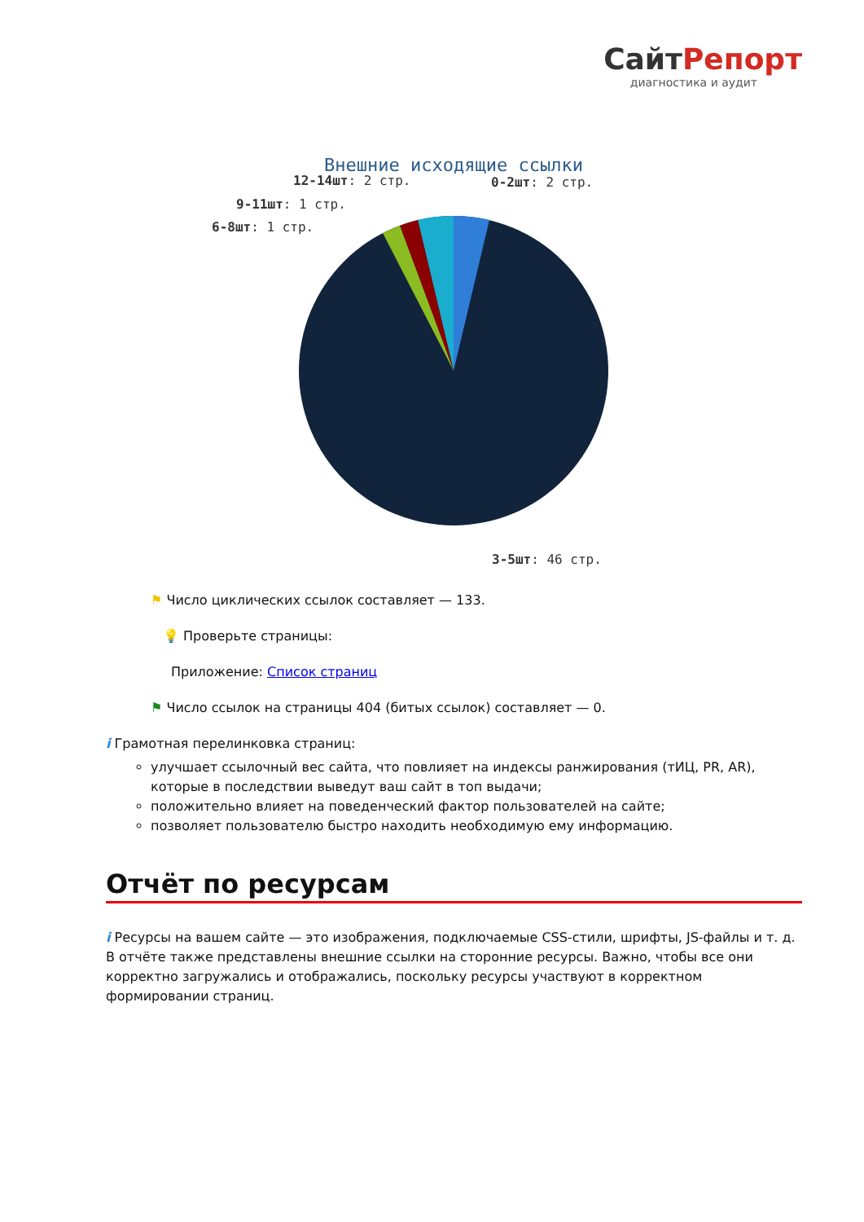СайтРепорт
диагностика и аудит
Внешние исходящие ссылки
12-14шт: 2 стр.
0-2шт: 2 стр.
9-11шт: 1 стр.
6-8шт: 1 стр.
3-5шт: 46 стр.
⚑ Число циклических ссылок составляет — 133.
💡 Проверьте страницы:
Приложение: Список страниц
⚑ Число ссылок на страницы 404 (битых ссылок) составляет — 0.
i Грамотная перелинковка страниц:
улучшает ссылочный вес сайта, что повлияет на индексы ранжирования (тИЦ, PR, AR), которые в последствии выведут ваш сайт в топ выдачи;
положительно влияет на поведенческий фактор пользователей на сайте;
позволяет пользователю быстро находить необходимую ему информацию.
Отчёт по ресурсам
i Ресурсы на вашем сайте — это изображения, подключаемые CSS-стили, шрифты, JS-файлы и т. д. В отчёте также представлены внешние ссылки на сторонние ресурсы. Важно, чтобы все они корректно загружались и отображались, поскольку ресурсы участвуют в корректном формировании страниц.